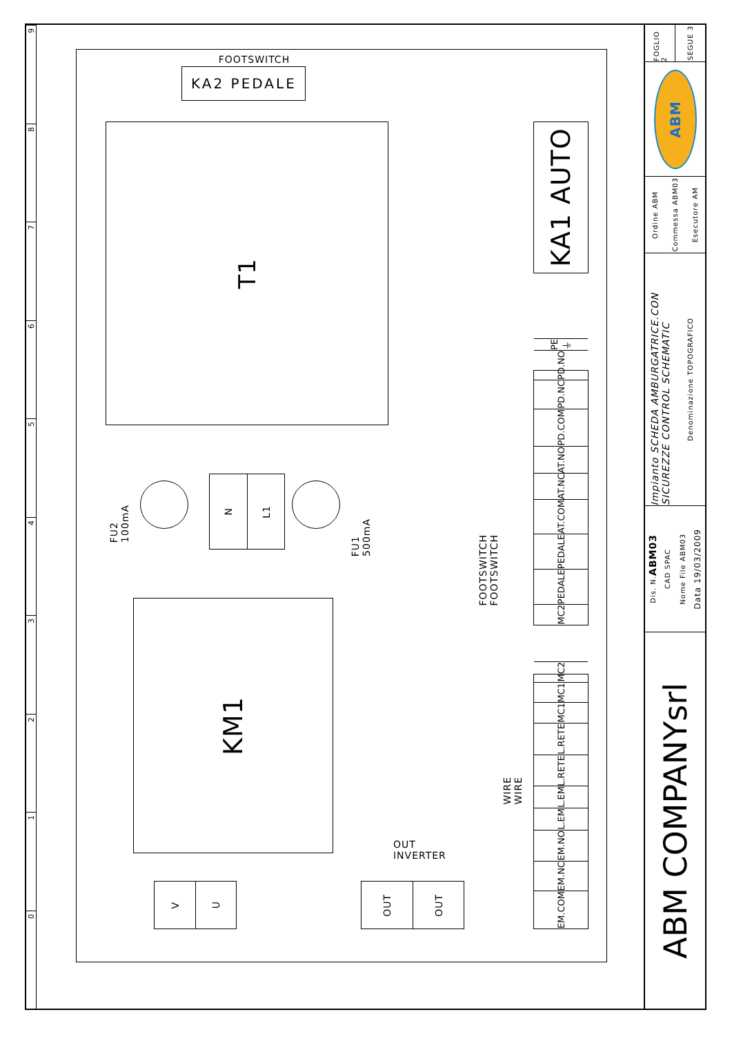0
1
2
3
4
5
6
7
8
9
FOOTSWITCH
KA2 PEDALE
T1
KA1 AUTO
MC2
PEDALE
PEDALE
AT.COM
AT.NC
AT.NO
PD.COM
PD.NC
PD.NO
PE ⏚
FU2 100mA
N
L1
FU1 500mA
FOOTSWITCH FOOTSWITCH
KM1
EM.COM
EM.NC
EM.NO
L.EM
L.EM
L.RETE
L.RETE
MC1
MC1
MC2
WIRE WIRE
OUT
INVERTER
V
U
OUT
OUT
FOGLIO 2
SEGUE 3
ABM
Ordine ABM
Commessa ABM03
Esecutore AM
Impianto SCHEDA AMBURGATRICE.CON SICUREZZE CONTROL SCHEMATIC
Denominazione TOPOGRAFICO
Dis. N. ABM03
CAD SPAC
Nome File ABM03
Data 19/03/2009
ABM COMPANYsrl